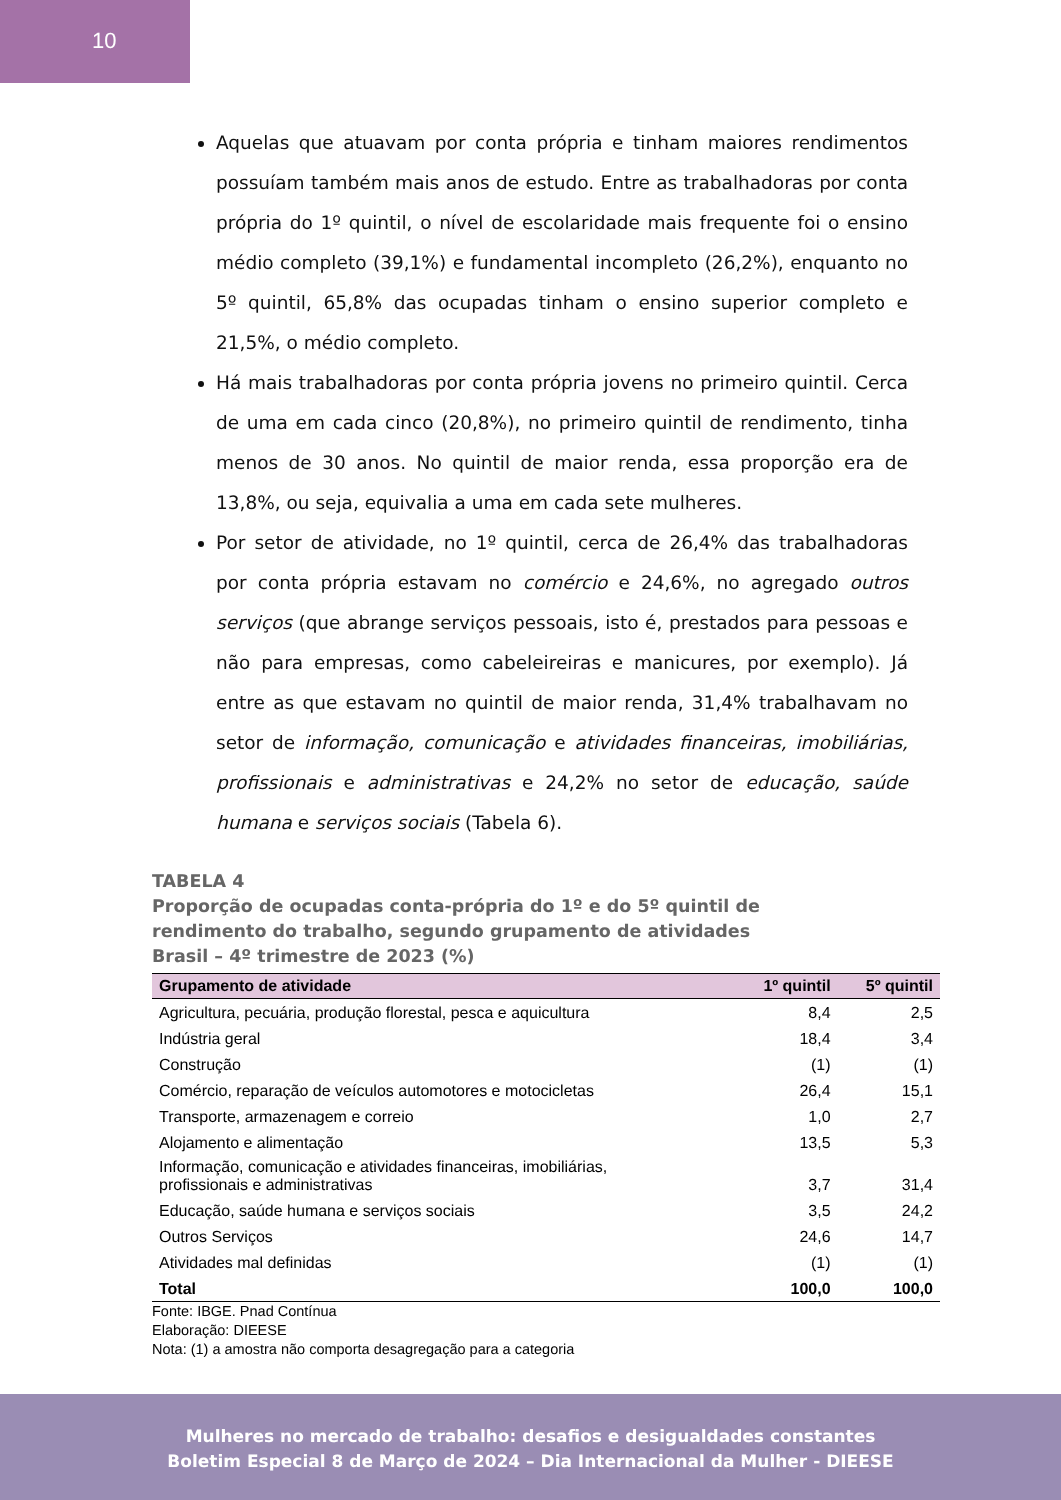10
Aquelas que atuavam por conta própria e tinham maiores rendimentos possuíam também mais anos de estudo. Entre as trabalhadoras por conta própria do 1º quintil, o nível de escolaridade mais frequente foi o ensino médio completo (39,1%) e fundamental incompleto (26,2%), enquanto no 5º quintil, 65,8% das ocupadas tinham o ensino superior completo e 21,5%, o médio completo.
Há mais trabalhadoras por conta própria jovens no primeiro quintil. Cerca de uma em cada cinco (20,8%), no primeiro quintil de rendimento, tinha menos de 30 anos. No quintil de maior renda, essa proporção era de 13,8%, ou seja, equivalia a uma em cada sete mulheres.
Por setor de atividade, no 1º quintil, cerca de 26,4% das trabalhadoras por conta própria estavam no comércio e 24,6%, no agregado outros serviços (que abrange serviços pessoais, isto é, prestados para pessoas e não para empresas, como cabeleireiras e manicures, por exemplo). Já entre as que estavam no quintil de maior renda, 31,4% trabalhavam no setor de informação, comunicação e atividades financeiras, imobiliárias, profissionais e administrativas e 24,2% no setor de educação, saúde humana e serviços sociais (Tabela 6).
TABELA 4
Proporção de ocupadas conta-própria do 1º e do 5º quintil de rendimento do trabalho, segundo grupamento de atividades
Brasil – 4º trimestre de 2023 (%)
| Grupamento de atividade | 1º quintil | 5º quintil |
| --- | --- | --- |
| Agricultura, pecuária, produção florestal, pesca e aquicultura | 8,4 | 2,5 |
| Indústria geral | 18,4 | 3,4 |
| Construção | (1) | (1) |
| Comércio, reparação de veículos automotores e motocicletas | 26,4 | 15,1 |
| Transporte, armazenagem e correio | 1,0 | 2,7 |
| Alojamento e alimentação | 13,5 | 5,3 |
| Informação, comunicação e atividades financeiras, imobiliárias, profissionais e administrativas | 3,7 | 31,4 |
| Educação, saúde humana e serviços sociais | 3,5 | 24,2 |
| Outros Serviços | 24,6 | 14,7 |
| Atividades mal definidas | (1) | (1) |
| Total | 100,0 | 100,0 |
Fonte: IBGE. Pnad Contínua
Elaboração: DIEESE
Nota: (1) a amostra não comporta desagregação para a categoria
Mulheres no mercado de trabalho: desafios e desigualdades constantes
Boletim Especial 8 de Março de 2024 – Dia Internacional da Mulher - DIEESE